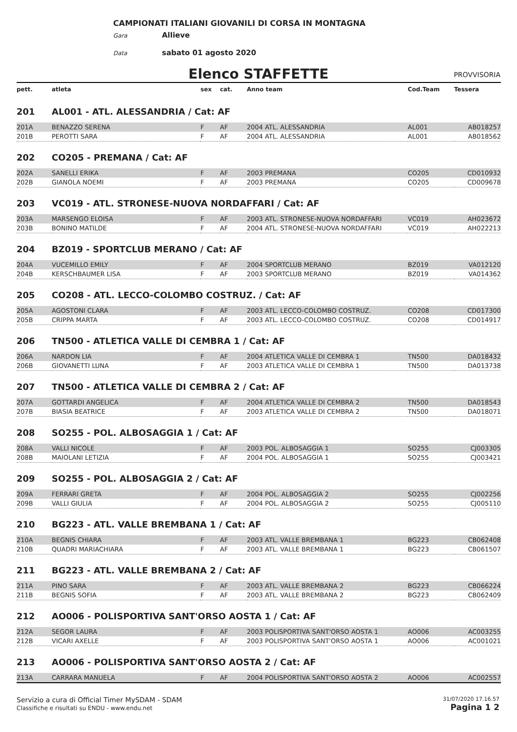CAMPIONATI ITALIANI GIOVANILI DI CORSA IN MONTAGNA
Gara Allieve
Data sabato 01 agosto 2020
Elenco STAFFETTE PROVVISORIA
| pett. | atleta | sex | cat. | Anno team | Cod.Team | Tessera |
| --- | --- | --- | --- | --- | --- | --- |
| 201 | AL001 - ATL. ALESSANDRIA / Cat: AF | | | | | |
| 201A | BENAZZO SERENA | F | AF | 2004 ATL. ALESSANDRIA | AL001 | AB018257 |
| 201B | PEROTTI SARA | F | AF | 2004 ATL. ALESSANDRIA | AL001 | AB018562 |
| 202 | CO205 - PREMANA / Cat: AF | | | | | |
| 202A | SANELLI ERIKA | F | AF | 2003 PREMANA | CO205 | CD010932 |
| 202B | GIANOLA NOEMI | F | AF | 2003 PREMANA | CO205 | CD009678 |
| 203 | VC019 - ATL. STRONESE-NUOVA NORDAFFARI / Cat: AF | | | | | |
| 203A | MARSENGO ELOISA | F | AF | 2003 ATL. STRONESE-NUOVA NORDAFFARI | VC019 | AH023672 |
| 203B | BONINO MATILDE | F | AF | 2004 ATL. STRONESE-NUOVA NORDAFFARI | VC019 | AH022213 |
| 204 | BZ019 - SPORTCLUB MERANO / Cat: AF | | | | | |
| 204A | VUCEMILLO EMILY | F | AF | 2004 SPORTCLUB MERANO | BZ019 | VA012120 |
| 204B | KERSCHBAUMER LISA | F | AF | 2003 SPORTCLUB MERANO | BZ019 | VA014362 |
| 205 | CO208 - ATL. LECCO-COLOMBO COSTRUZ. / Cat: AF | | | | | |
| 205A | AGOSTONI CLARA | F | AF | 2003 ATL. LECCO-COLOMBO COSTRUZ. | CO208 | CD017300 |
| 205B | CRIPPA MARTA | F | AF | 2003 ATL. LECCO-COLOMBO COSTRUZ. | CO208 | CD014917 |
| 206 | TN500 - ATLETICA VALLE DI CEMBRA 1 / Cat: AF | | | | | |
| 206A | NARDON LIA | F | AF | 2004 ATLETICA VALLE DI CEMBRA 1 | TN500 | DA018432 |
| 206B | GIOVANETTI LUNA | F | AF | 2003 ATLETICA VALLE DI CEMBRA 1 | TN500 | DA013738 |
| 207 | TN500 - ATLETICA VALLE DI CEMBRA 2 / Cat: AF | | | | | |
| 207A | GOTTARDI ANGELICA | F | AF | 2004 ATLETICA VALLE DI CEMBRA 2 | TN500 | DA018543 |
| 207B | BIASIA BEATRICE | F | AF | 2003 ATLETICA VALLE DI CEMBRA 2 | TN500 | DA018071 |
| 208 | SO255 - POL. ALBOSAGGIA 1 / Cat: AF | | | | | |
| 208A | VALLI NICOLE | F | AF | 2003 POL. ALBOSAGGIA 1 | SO255 | CJ003305 |
| 208B | MAIOLANI LETIZIA | F | AF | 2004 POL. ALBOSAGGIA 1 | SO255 | CJ003421 |
| 209 | SO255 - POL. ALBOSAGGIA 2 / Cat: AF | | | | | |
| 209A | FERRARI GRETA | F | AF | 2004 POL. ALBOSAGGIA 2 | SO255 | CJ002256 |
| 209B | VALLI GIULIA | F | AF | 2004 POL. ALBOSAGGIA 2 | SO255 | CJ005110 |
| 210 | BG223 - ATL. VALLE BREMBANA 1 / Cat: AF | | | | | |
| 210A | BEGNIS CHIARA | F | AF | 2003 ATL. VALLE BREMBANA 1 | BG223 | CB062408 |
| 210B | QUADRI MARIACHIARA | F | AF | 2003 ATL. VALLE BREMBANA 1 | BG223 | CB061507 |
| 211 | BG223 - ATL. VALLE BREMBANA 2 / Cat: AF | | | | | |
| 211A | PINO SARA | F | AF | 2003 ATL. VALLE BREMBANA 2 | BG223 | CB066224 |
| 211B | BEGNIS SOFIA | F | AF | 2003 ATL. VALLE BREMBANA 2 | BG223 | CB062409 |
| 212 | AO006 - POLISPORTIVA SANT'ORSO AOSTA 1 / Cat: AF | | | | | |
| 212A | SEGOR LAURA | F | AF | 2003 POLISPORTIVA SANT'ORSO AOSTA 1 | AO006 | AC003255 |
| 212B | VICARI AXELLE | F | AF | 2003 POLISPORTIVA SANT'ORSO AOSTA 1 | AO006 | AC001021 |
| 213 | AO006 - POLISPORTIVA SANT'ORSO AOSTA 2 / Cat: AF | | | | | |
| 213A | CARRARA MANUELA | F | AF | 2004 POLISPORTIVA SANT'ORSO AOSTA 2 | AO006 | AC002557 |
Servizio a cura di Official Timer MySDAM - SDAM
Classifiche e risultati su ENDU - www.endu.net
31/07/2020 17.16.57
Pagina 1 2